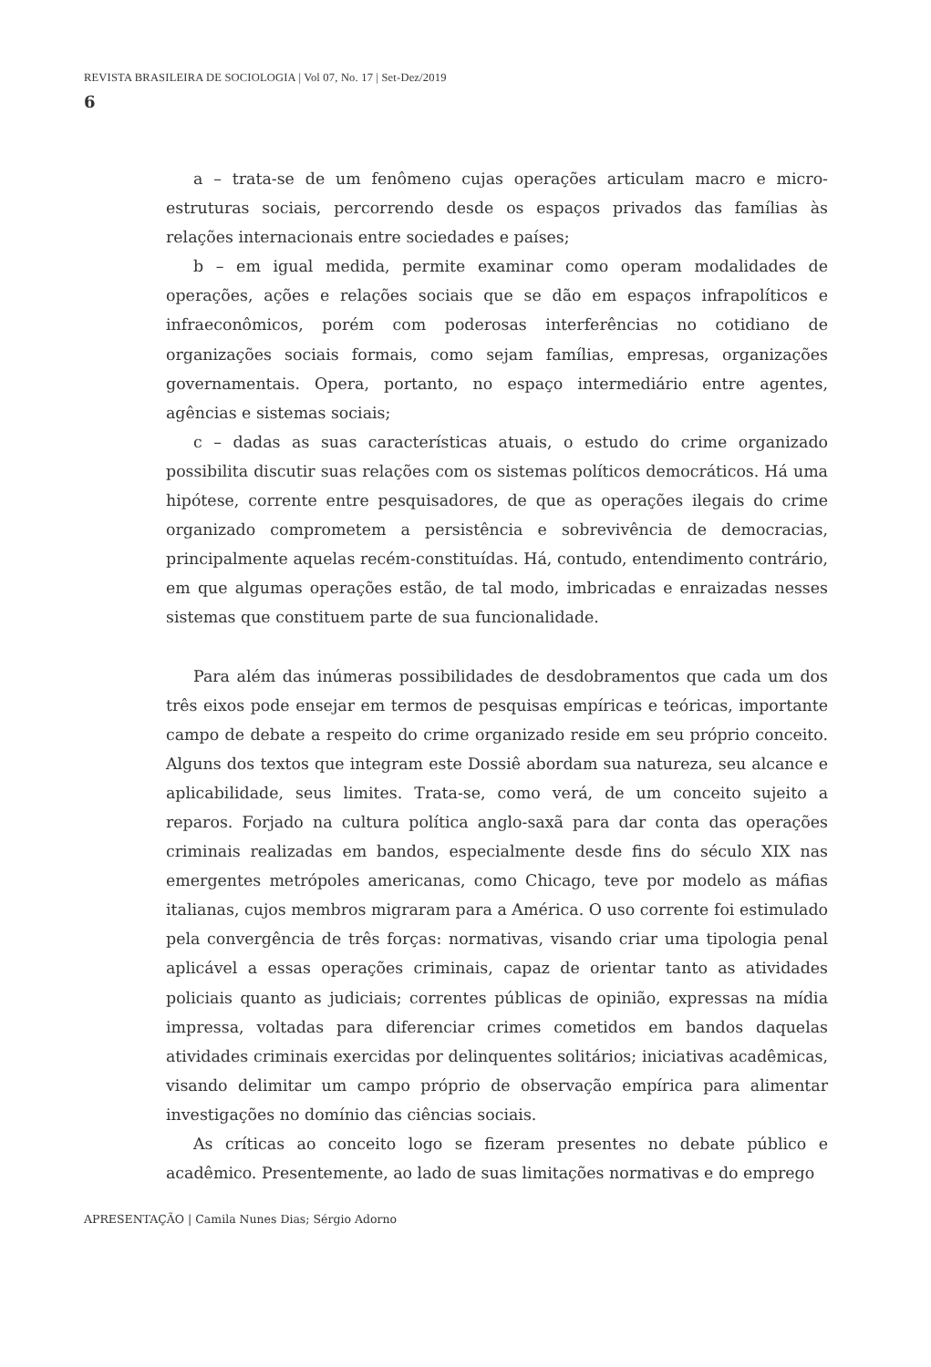REVISTA BRASILEIRA DE SOCIOLOGIA | Vol 07, No. 17 | Set-Dez/2019
6
a – trata-se de um fenômeno cujas operações articulam macro e micro-estruturas sociais, percorrendo desde os espaços privados das famílias às relações internacionais entre sociedades e países;
b – em igual medida, permite examinar como operam modalidades de operações, ações e relações sociais que se dão em espaços infrapolíticos e infraeconômicos, porém com poderosas interferências no cotidiano de organizações sociais formais, como sejam famílias, empresas, organizações governamentais. Opera, portanto, no espaço intermediário entre agentes, agências e sistemas sociais;
c – dadas as suas características atuais, o estudo do crime organizado possibilita discutir suas relações com os sistemas políticos democráticos. Há uma hipótese, corrente entre pesquisadores, de que as operações ilegais do crime organizado comprometem a persistência e sobrevivência de democracias, principalmente aquelas recém-constituídas. Há, contudo, entendimento contrário, em que algumas operações estão, de tal modo, imbricadas e enraizadas nesses sistemas que constituem parte de sua funcionalidade.
Para além das inúmeras possibilidades de desdobramentos que cada um dos três eixos pode ensejar em termos de pesquisas empíricas e teóricas, importante campo de debate a respeito do crime organizado reside em seu próprio conceito. Alguns dos textos que integram este Dossiê abordam sua natureza, seu alcance e aplicabilidade, seus limites. Trata-se, como verá, de um conceito sujeito a reparos. Forjado na cultura política anglo-saxã para dar conta das operações criminais realizadas em bandos, especialmente desde fins do século XIX nas emergentes metrópoles americanas, como Chicago, teve por modelo as máfias italianas, cujos membros migraram para a América. O uso corrente foi estimulado pela convergência de três forças: normativas, visando criar uma tipologia penal aplicável a essas operações criminais, capaz de orientar tanto as atividades policiais quanto as judiciais; correntes públicas de opinião, expressas na mídia impressa, voltadas para diferenciar crimes cometidos em bandos daquelas atividades criminais exercidas por delinquentes solitários; iniciativas acadêmicas, visando delimitar um campo próprio de observação empírica para alimentar investigações no domínio das ciências sociais.
As críticas ao conceito logo se fizeram presentes no debate público e acadêmico. Presentemente, ao lado de suas limitações normativas e do emprego
APRESENTAÇÃO | Camila Nunes Dias; Sérgio Adorno